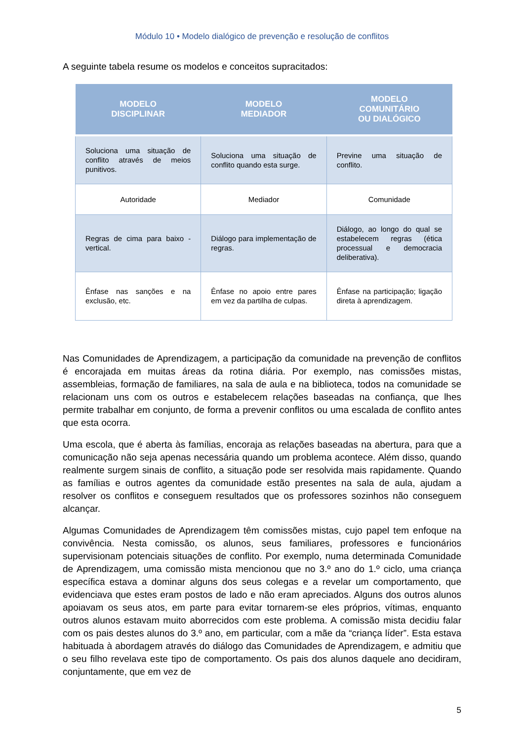Módulo 10 • Modelo dialógico de prevenção e resolução de conflitos
A seguinte tabela resume os modelos e conceitos supracitados:
| MODELO DISCIPLINAR | MODELO MEDIADOR | MODELO COMUNITÁRIO OU DIALÓGICO |
| --- | --- | --- |
| Soluciona uma situação de conflito através de meios punitivos. | Soluciona uma situação de conflito quando esta surge. | Previne uma situação de conflito. |
| Autoridade | Mediador | Comunidade |
| Regras de cima para baixo - vertical. | Diálogo para implementação de regras. | Diálogo, ao longo do qual se estabelecem regras (ética processual e democracia deliberativa). |
| Ênfase nas sanções e na exclusão, etc. | Ênfase no apoio entre pares em vez da partilha de culpas. | Ênfase na participação; ligação direta à aprendizagem. |
Nas Comunidades de Aprendizagem, a participação da comunidade na prevenção de conflitos é encorajada em muitas áreas da rotina diária. Por exemplo, nas comissões mistas, assembleias, formação de familiares, na sala de aula e na biblioteca, todos na comunidade se relacionam uns com os outros e estabelecem relações baseadas na confiança, que lhes permite trabalhar em conjunto, de forma a prevenir conflitos ou uma escalada de conflito antes que esta ocorra.
Uma escola, que é aberta às famílias, encoraja as relações baseadas na abertura, para que a comunicação não seja apenas necessária quando um problema acontece. Além disso, quando realmente surgem sinais de conflito, a situação pode ser resolvida mais rapidamente. Quando as famílias e outros agentes da comunidade estão presentes na sala de aula, ajudam a resolver os conflitos e conseguem resultados que os professores sozinhos não conseguem alcançar.
Algumas Comunidades de Aprendizagem têm comissões mistas, cujo papel tem enfoque na convivência. Nesta comissão, os alunos, seus familiares, professores e funcionários supervisionam potenciais situações de conflito. Por exemplo, numa determinada Comunidade de Aprendizagem, uma comissão mista mencionou que no 3.º ano do 1.º ciclo, uma criança específica estava a dominar alguns dos seus colegas e a revelar um comportamento, que evidenciava que estes eram postos de lado e não eram apreciados. Alguns dos outros alunos apoiavam os seus atos, em parte para evitar tornarem-se eles próprios, vítimas, enquanto outros alunos estavam muito aborrecidos com este problema. A comissão mista decidiu falar com os pais destes alunos do 3.º ano, em particular, com a mãe da “criança líder”. Esta estava habituada à abordagem através do diálogo das Comunidades de Aprendizagem, e admitiu que o seu filho revelava este tipo de comportamento. Os pais dos alunos daquele ano decidiram, conjuntamente, que em vez de
5